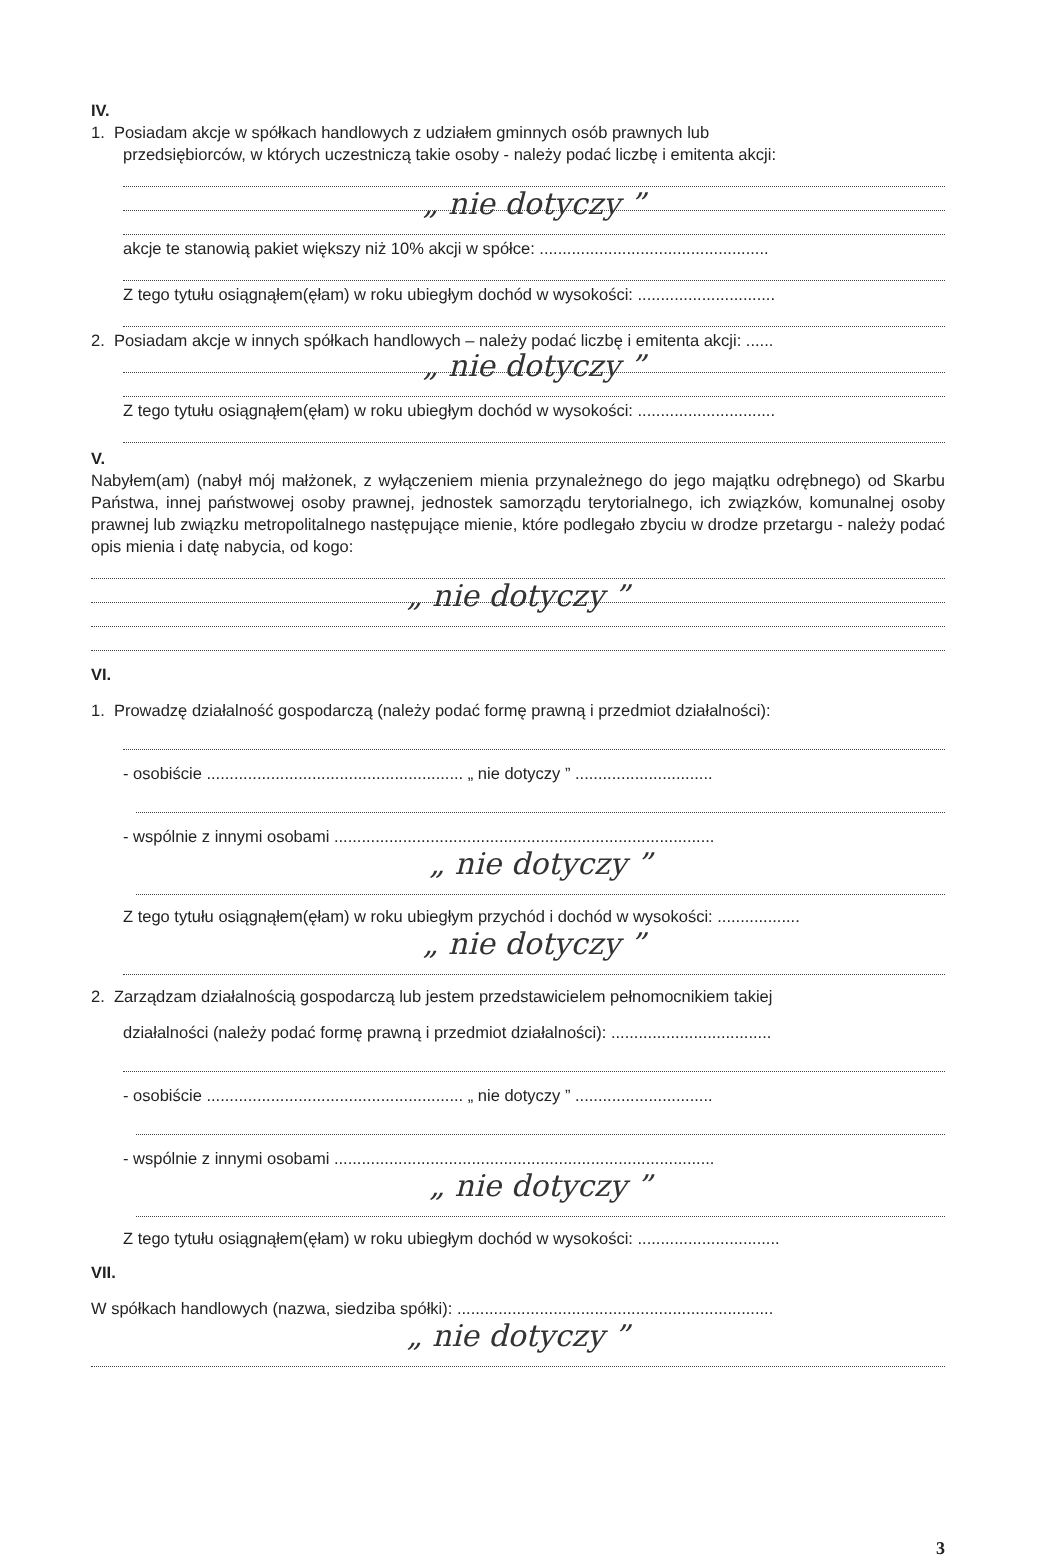IV.
1. Posiadam akcje w spółkach handlowych z udziałem gminnych osób prawnych lub
przedsiębiorców, w których uczestniczą takie osoby - należy podać liczbę i emitenta akcji:
„ nie dotyczy ”
akcje te stanowią pakiet większy niż 10% akcji w spółce: ..................................................
Z tego tytułu osiągnąłem(ęłam) w roku ubiegłym dochód w wysokości: ..............................
2. Posiadam akcje w innych spółkach handlowych – należy podać liczbę i emitenta akcji: ......
„ nie dotyczy ”
Z tego tytułu osiągnąłem(ęłam) w roku ubiegłym dochód w wysokości: ..............................
V.
Nabyłem(am) (nabył mój małżonek, z wyłączeniem mienia przynależnego do jego majątku odrębnego) od Skarbu Państwa, innej państwowej osoby prawnej, jednostek samorządu terytorialnego, ich związków, komunalnej osoby prawnej lub związku metropolitalnego następujące mienie, które podlegało zbyciu w drodze przetargu - należy podać opis mienia i datę nabycia, od kogo:
„ nie dotyczy ”
VI.
1. Prowadzę działalność gospodarczą (należy podać formę prawną i przedmiot działalności):
- osobiście ........................................................ „ nie dotyczy ” ..............................
- wspólnie z innymi osobami ...................................................................................
„ nie dotyczy ”
Z tego tytułu osiągnąłem(ęłam) w roku ubiegłym przychód i dochód w wysokości: ..................
„ nie dotyczy ”
2. Zarządzam działalnością gospodarczą lub jestem przedstawicielem pełnomocnikiem takiej
działalności (należy podać formę prawną i przedmiot działalności): ...................................
- osobiście ........................................................ „ nie dotyczy ” ..............................
- wspólnie z innymi osobami ...................................................................................
„ nie dotyczy ”
Z tego tytułu osiągnąłem(ęłam) w roku ubiegłym dochód w wysokości: ...............................
VII.
W spółkach handlowych (nazwa, siedziba spółki): .....................................................................
„ nie dotyczy ”
3